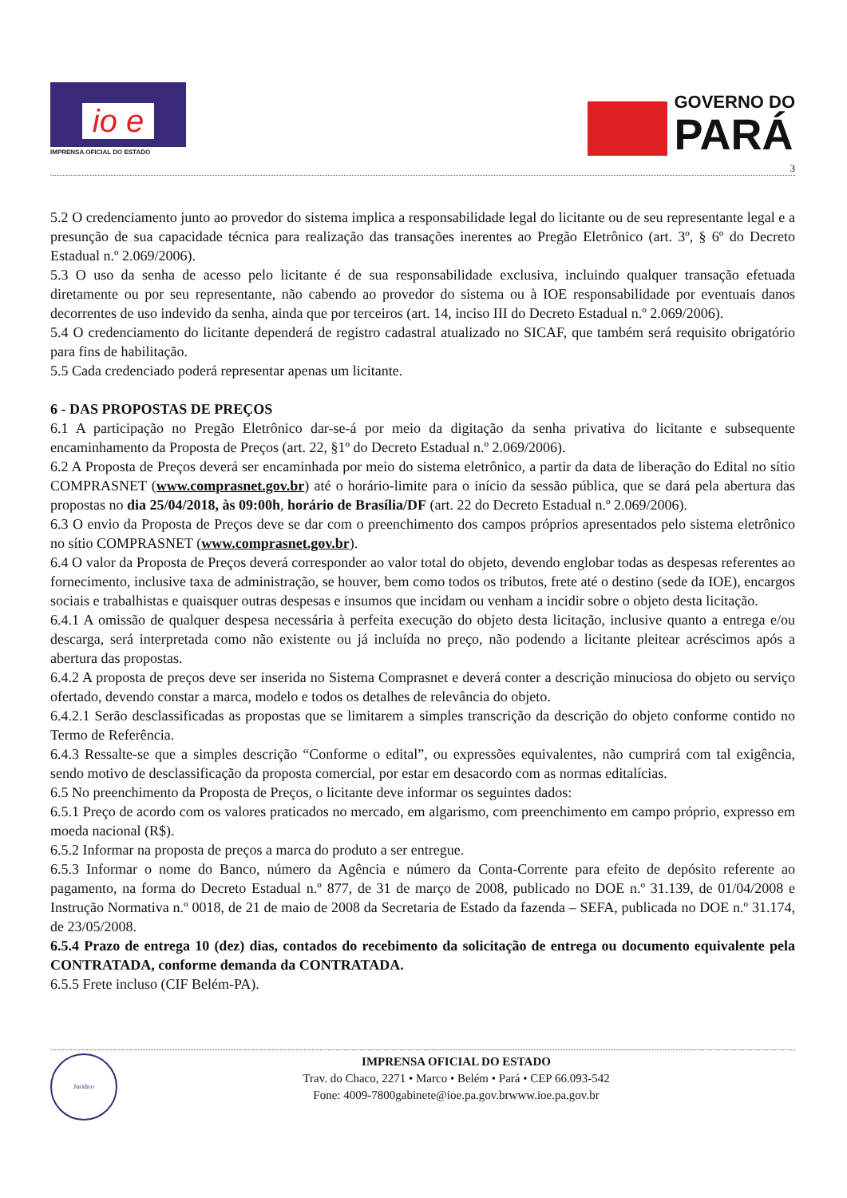io e
IMPRENSA OFICIAL DO ESTADO
GOVERNO DO
PARÁ
3
5.2 O credenciamento junto ao provedor do sistema implica a responsabilidade legal do licitante ou de seu representante legal e a presunção de sua capacidade técnica para realização das transações inerentes ao Pregão Eletrônico (art. 3º, § 6º do Decreto Estadual n.º 2.069/2006).
5.3 O uso da senha de acesso pelo licitante é de sua responsabilidade exclusiva, incluindo qualquer transação efetuada diretamente ou por seu representante, não cabendo ao provedor do sistema ou à IOE responsabilidade por eventuais danos decorrentes de uso indevido da senha, ainda que por terceiros (art. 14, inciso III do Decreto Estadual n.º 2.069/2006).
5.4 O credenciamento do licitante dependerá de registro cadastral atualizado no SICAF, que também será requisito obrigatório para fins de habilitação.
5.5 Cada credenciado poderá representar apenas um licitante.
6 - DAS PROPOSTAS DE PREÇOS
6.1 A participação no Pregão Eletrônico dar-se-á por meio da digitação da senha privativa do licitante e subsequente encaminhamento da Proposta de Preços (art. 22, §1º do Decreto Estadual n.º 2.069/2006).
6.2 A Proposta de Preços deverá ser encaminhada por meio do sistema eletrônico, a partir da data de liberação do Edital no sítio COMPRASNET (www.comprasnet.gov.br) até o horário-limite para o início da sessão pública, que se dará pela abertura das propostas no dia 25/04/2018, às 09:00h, horário de Brasília/DF (art. 22 do Decreto Estadual n.º 2.069/2006).
6.3 O envio da Proposta de Preços deve se dar com o preenchimento dos campos próprios apresentados pelo sistema eletrônico no sítio COMPRASNET (www.comprasnet.gov.br).
6.4 O valor da Proposta de Preços deverá corresponder ao valor total do objeto, devendo englobar todas as despesas referentes ao fornecimento, inclusive taxa de administração, se houver, bem como todos os tributos, frete até o destino (sede da IOE), encargos sociais e trabalhistas e quaisquer outras despesas e insumos que incidam ou venham a incidir sobre o objeto desta licitação.
6.4.1 A omissão de qualquer despesa necessária à perfeita execução do objeto desta licitação, inclusive quanto a entrega e/ou descarga, será interpretada como não existente ou já incluída no preço, não podendo a licitante pleitear acréscimos após a abertura das propostas.
6.4.2 A proposta de preços deve ser inserida no Sistema Comprasnet e deverá conter a descrição minuciosa do objeto ou serviço ofertado, devendo constar a marca, modelo e todos os detalhes de relevância do objeto.
6.4.2.1 Serão desclassificadas as propostas que se limitarem a simples transcrição da descrição do objeto conforme contido no Termo de Referência.
6.4.3 Ressalte-se que a simples descrição “Conforme o edital”, ou expressões equivalentes, não cumprirá com tal exigência, sendo motivo de desclassificação da proposta comercial, por estar em desacordo com as normas editalícias.
6.5 No preenchimento da Proposta de Preços, o licitante deve informar os seguintes dados:
6.5.1 Preço de acordo com os valores praticados no mercado, em algarismo, com preenchimento em campo próprio, expresso em moeda nacional (R$).
6.5.2 Informar na proposta de preços a marca do produto a ser entregue.
6.5.3 Informar o nome do Banco, número da Agência e número da Conta-Corrente para efeito de depósito referente ao pagamento, na forma do Decreto Estadual n.º 877, de 31 de março de 2008, publicado no DOE n.º 31.139, de 01/04/2008 e Instrução Normativa n.º 0018, de 21 de maio de 2008 da Secretaria de Estado da fazenda – SEFA, publicada no DOE n.º 31.174, de 23/05/2008.
6.5.4 Prazo de entrega 10 (dez) dias, contados do recebimento da solicitação de entrega ou documento equivalente pela CONTRATADA, conforme demanda da CONTRATADA.
6.5.5 Frete incluso (CIF Belém-PA).
Jurídico
IMPRENSA OFICIAL DO ESTADO
Trav. do Chaco, 2271 • Marco • Belém • Pará • CEP 66.093-542
Fone: 4009-7800gabinete@ioe.pa.gov.brwww.ioe.pa.gov.br